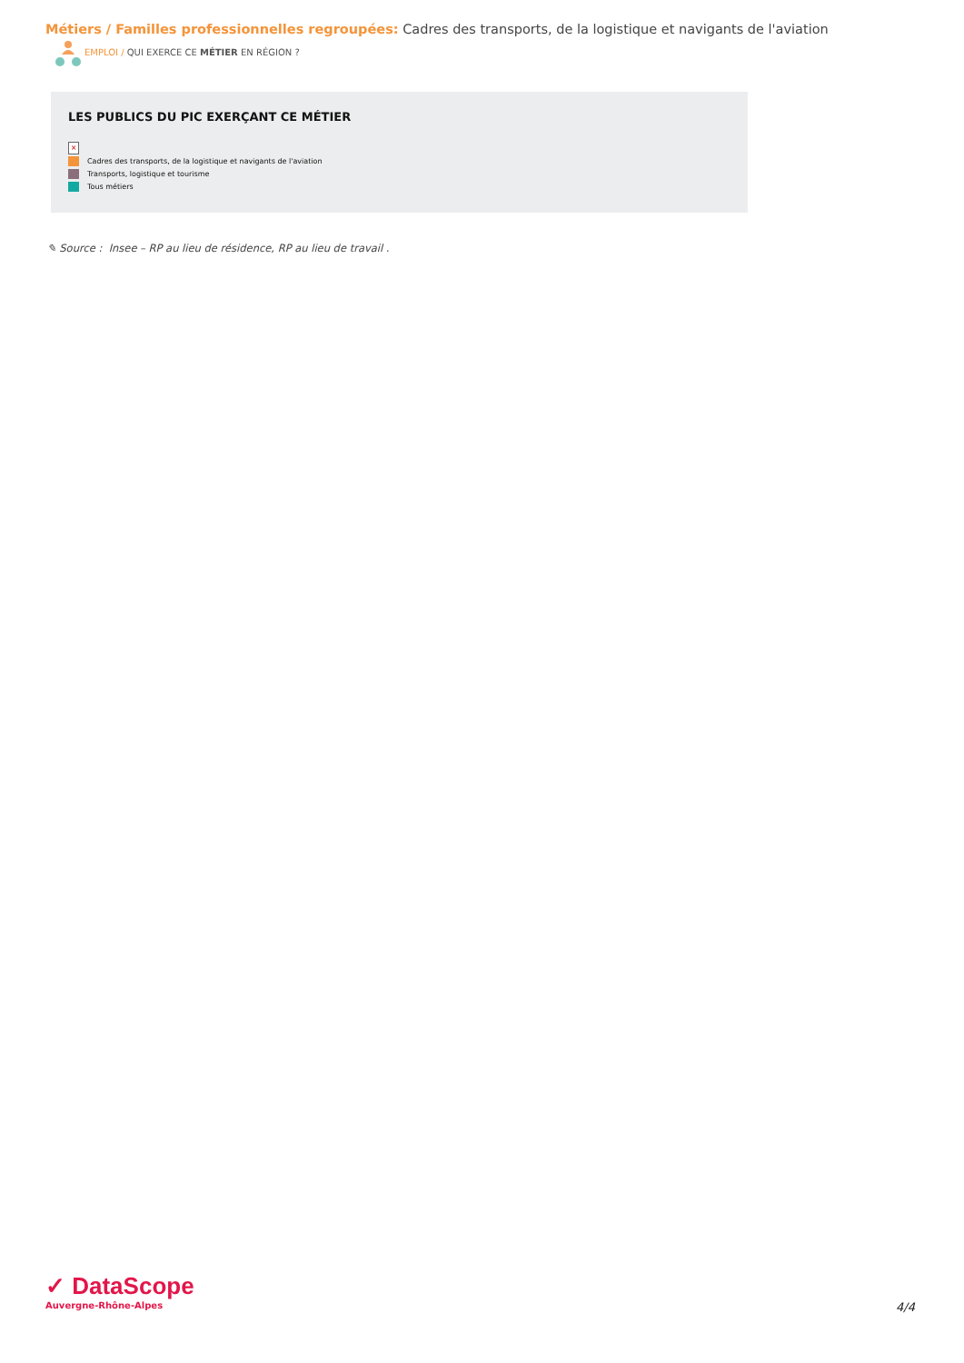Métiers / Familles professionnelles regroupées: Cadres des transports, de la logistique et navigants de l'aviation
EMPLOI / QUI EXERCE CE MÉTIER EN RÉGION ?
LES PUBLICS DU PIC EXERÇANT CE MÉTIER
×
Cadres des transports, de la logistique et navigants de l'aviation
Transports, logistique et tourisme
Tous métiers
✎ Source : Insee – RP au lieu de résidence, RP au lieu de travail .
✓ DataScope
Auvergne-Rhône-Alpes
4/4